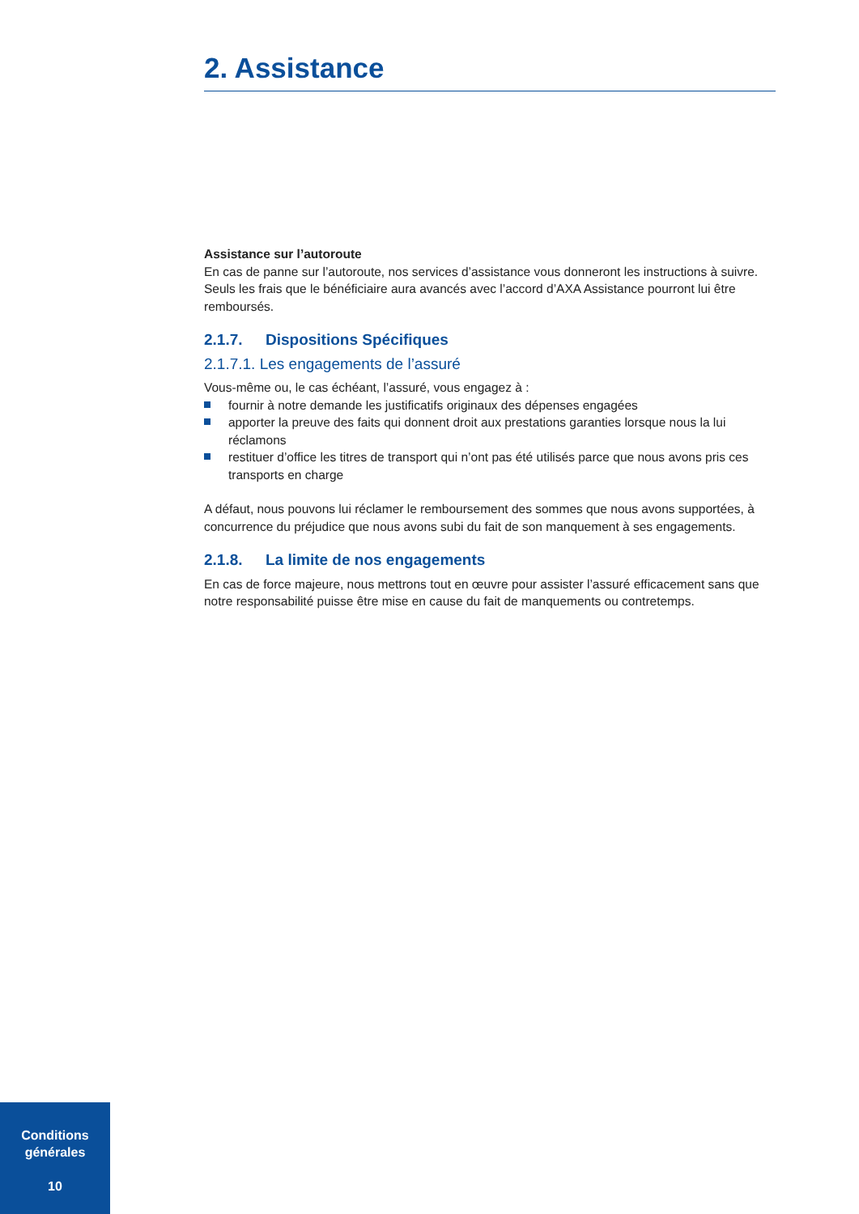2. Assistance
Assistance sur l’autoroute
En cas de panne sur l’autoroute, nos services d’assistance vous donneront les instructions à suivre.
Seuls les frais que le bénéficiaire aura avancés avec l’accord d’AXA Assistance pourront lui être remboursés.
2.1.7. Dispositions Spécifiques
2.1.7.1. Les engagements de l’assuré
Vous-même ou, le cas échéant, l’assuré, vous engagez à :
fournir à notre demande les justificatifs originaux des dépenses engagées
apporter la preuve des faits qui donnent droit aux prestations garanties lorsque nous la lui réclamons
restituer d’office les titres de transport qui n’ont pas été utilisés parce que nous avons pris ces transports en charge
A défaut, nous pouvons lui réclamer le remboursement des sommes que nous avons supportées, à concurrence du préjudice que nous avons subi du fait de son manquement à ses engagements.
2.1.8. La limite de nos engagements
En cas de force majeure, nous mettrons tout en œuvre pour assister l’assuré efficacement sans que notre responsabilité puisse être mise en cause du fait de manquements ou contretemps.
Conditions
générales
10